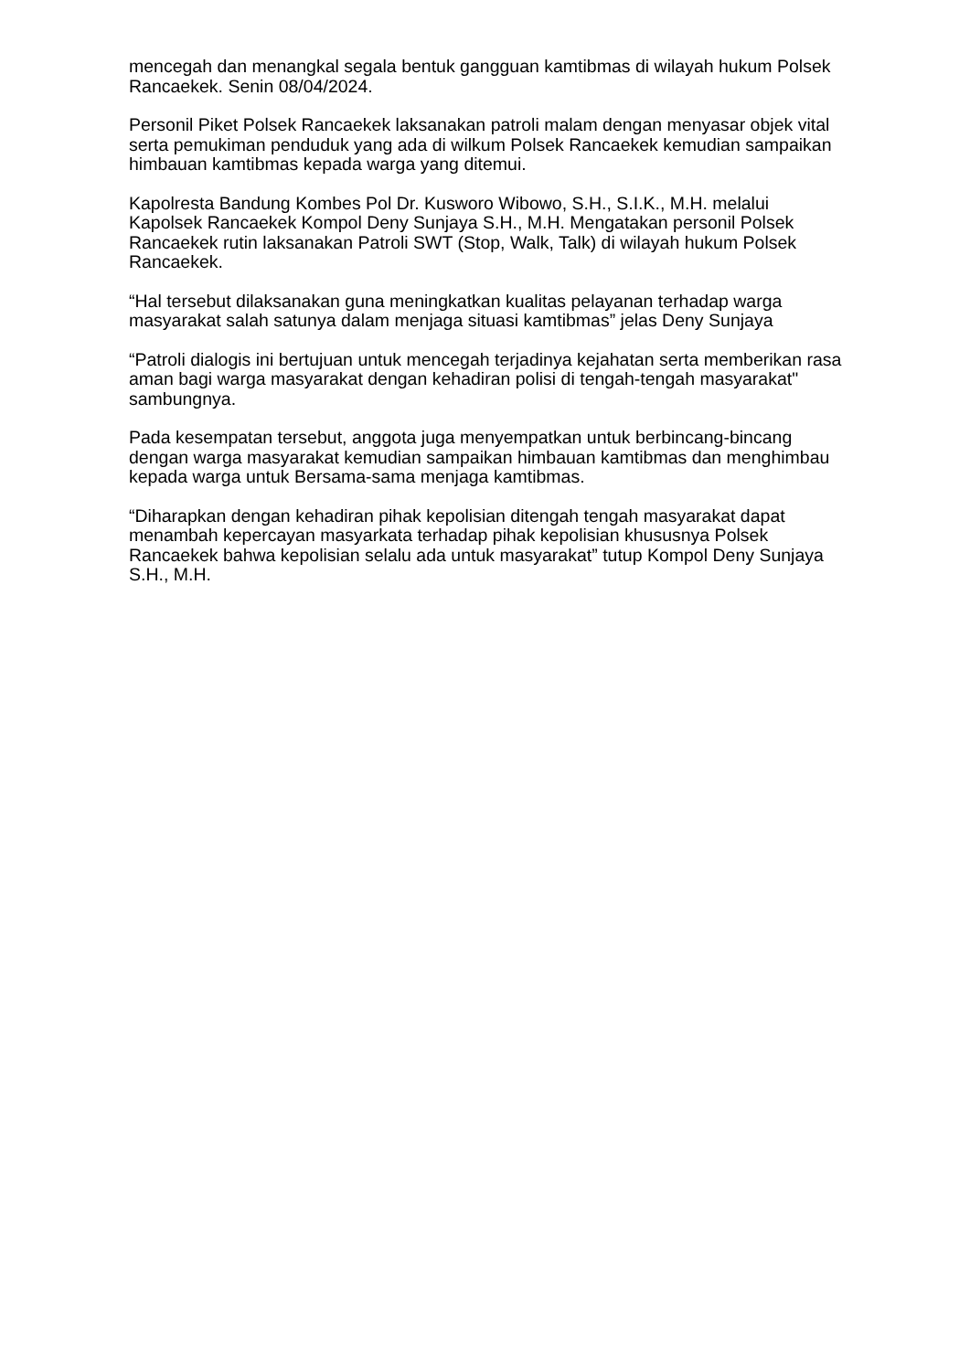mencegah dan menangkal segala bentuk gangguan kamtibmas di wilayah hukum Polsek Rancaekek. Senin 08/04/2024.
Personil Piket Polsek Rancaekek laksanakan patroli malam dengan menyasar objek vital serta pemukiman penduduk yang ada di wilkum Polsek Rancaekek kemudian sampaikan himbauan kamtibmas kepada warga yang ditemui.
Kapolresta Bandung Kombes Pol Dr. Kusworo Wibowo, S.H., S.I.K., M.H. melalui Kapolsek Rancaekek Kompol Deny Sunjaya S.H., M.H. Mengatakan personil Polsek Rancaekek rutin laksanakan Patroli SWT (Stop, Walk, Talk) di wilayah hukum Polsek Rancaekek.
“Hal tersebut dilaksanakan guna meningkatkan kualitas pelayanan terhadap warga masyarakat salah satunya dalam menjaga situasi kamtibmas” jelas Deny Sunjaya
“Patroli dialogis ini bertujuan untuk mencegah terjadinya kejahatan serta memberikan rasa aman bagi warga masyarakat dengan kehadiran polisi di tengah-tengah masyarakat" sambungnya.
Pada kesempatan tersebut, anggota juga menyempatkan untuk berbincang-bincang dengan warga masyarakat kemudian sampaikan himbauan kamtibmas dan menghimbau kepada warga untuk Bersama-sama menjaga kamtibmas.
“Diharapkan dengan kehadiran pihak kepolisian ditengah tengah masyarakat dapat menambah kepercayan masyarkata terhadap pihak kepolisian khususnya Polsek Rancaekek bahwa kepolisian selalu ada untuk masyarakat” tutup Kompol Deny Sunjaya S.H., M.H.